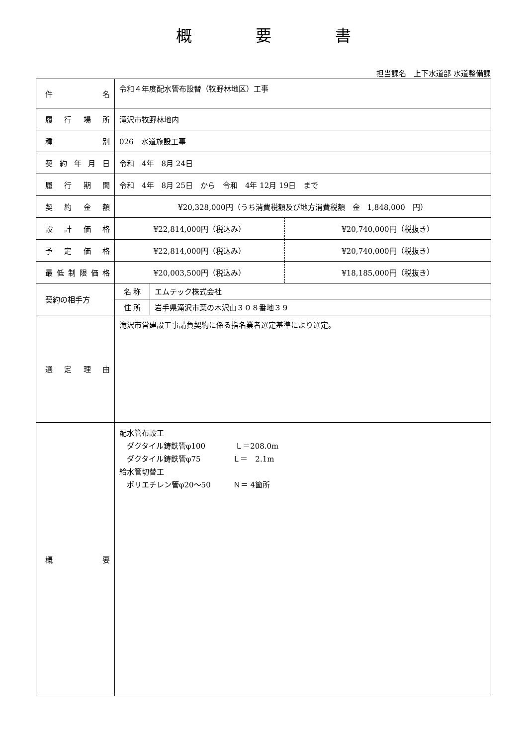概　　　　要　　　　書
担当課名　上下水道部 水道整備課
| 件 名 | 令和４年度配水管布設替（牧野林地区）工事 | | |
| 履 行 場 所 | 滝沢市牧野林地内 | | |
| 種 別 | 026 水道施設工事 | | |
| 契 約 年 月 日 | 令和 4年 8月 24日 | | |
| 履 行 期 間 | 令和 4年 8月 25日 から 令和 4年 12月 19日 まで | | |
| 契 約 金 額 | ¥20,328,000円（うち消費税額及び地方消費税額 金 1,848,000 円） | | |
| 設 計 価 格 | ¥22,814,000円（税込み） | | ¥20,740,000円（税抜き） |
| 予 定 価 格 | ¥22,814,000円（税込み） | | ¥20,740,000円（税抜き） |
| 最 低 制 限 価 格 | ¥20,003,500円（税込み） | | ¥18,185,000円（税抜き） |
| 契約の相手方 | 名 称 | エムテック株式会社 | |
| | 住 所 | 岩手県滝沢市葉の木沢山３０８番地３９ | |
| 選 定 理 由 | 滝沢市営建設工事請負契約に係る指名業者選定基準により選定。 | | |
| 概 要 | 配水管布設工 ダクタイル鋳鉄管φ100 Ｌ＝208.0m ダクタイル鋳鉄管φ75 Ｌ＝ 2.1m 給水管切替工 ポリエチレン管φ20～50 Ｎ＝ 4箇所 | | |